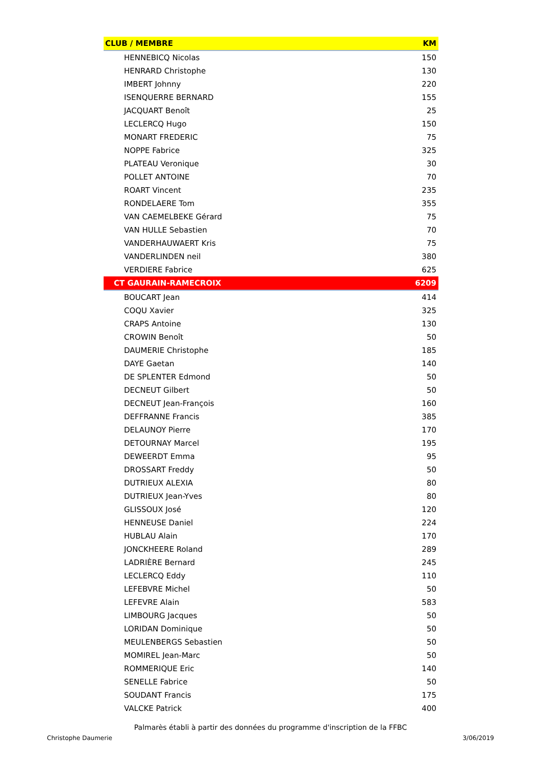| CLUB / MEMBRE | KM |
| --- | --- |
| HENNEBICQ Nicolas | 150 |
| HENRARD Christophe | 130 |
| IMBERT Johnny | 220 |
| ISENQUERRE BERNARD | 155 |
| JACQUART Benoît | 25 |
| LECLERCQ Hugo | 150 |
| MONART FREDERIC | 75 |
| NOPPE Fabrice | 325 |
| PLATEAU Veronique | 30 |
| POLLET ANTOINE | 70 |
| ROART Vincent | 235 |
| RONDELAERE Tom | 355 |
| VAN CAEMELBEKE Gérard | 75 |
| VAN HULLE Sebastien | 70 |
| VANDERHAUWAERT Kris | 75 |
| VANDERLINDEN neil | 380 |
| VERDIERE Fabrice | 625 |
| CT GAURAIN-RAMECROIX | 6209 |
| BOUCART Jean | 414 |
| COQU Xavier | 325 |
| CRAPS Antoine | 130 |
| CROWIN Benoît | 50 |
| DAUMERIE Christophe | 185 |
| DAYE Gaetan | 140 |
| DE SPLENTER Edmond | 50 |
| DECNEUT Gilbert | 50 |
| DECNEUT Jean-François | 160 |
| DEFFRANNE Francis | 385 |
| DELAUNOY Pierre | 170 |
| DETOURNAY Marcel | 195 |
| DEWEERDT Emma | 95 |
| DROSSART Freddy | 50 |
| DUTRIEUX ALEXIA | 80 |
| DUTRIEUX Jean-Yves | 80 |
| GLISSOUX José | 120 |
| HENNEUSE Daniel | 224 |
| HUBLAU Alain | 170 |
| JONCKHEERE Roland | 289 |
| LADRIÈRE Bernard | 245 |
| LECLERCQ Eddy | 110 |
| LEFEBVRE Michel | 50 |
| LEFEVRE Alain | 583 |
| LIMBOURG Jacques | 50 |
| LORIDAN Dominique | 50 |
| MEULENBERGS Sebastien | 50 |
| MOMIREL Jean-Marc | 50 |
| ROMMERIQUE Eric | 140 |
| SENELLE Fabrice | 50 |
| SOUDANT Francis | 175 |
| VALCKE Patrick | 400 |
Palmarès établi à partir des données du programme d'inscription de la FFBC
Christophe Daumerie 3/06/2019